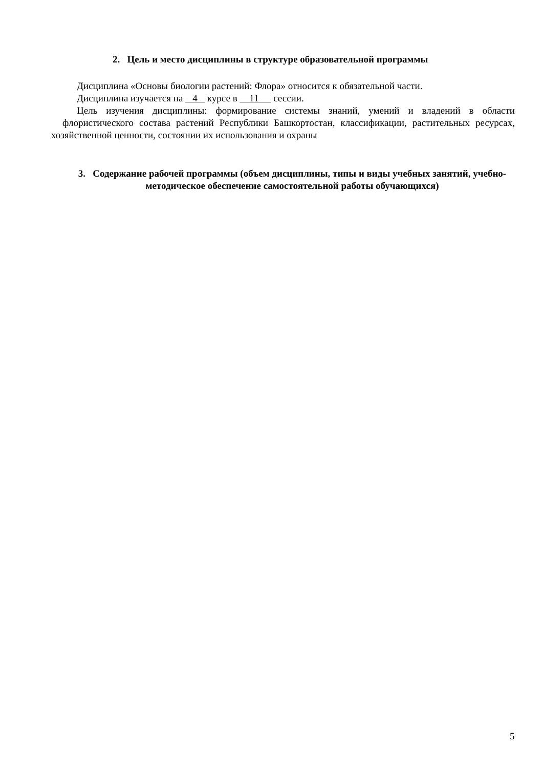2. Цель и место дисциплины в структуре образовательной программы
Дисциплина «Основы биологии растений: Флора» относится к обязательной части.
Дисциплина изучается на 4 курсе в 11 сессии.
Цель изучения дисциплины: формирование системы знаний, умений и владений в области флористического состава растений Республики Башкортостан, классификации, растительных ресурсах, хозяйственной ценности, состоянии их использования и охраны
3. Содержание рабочей программы (объем дисциплины, типы и виды учебных занятий, учебно-методическое обеспечение самостоятельной работы обучающихся)
5